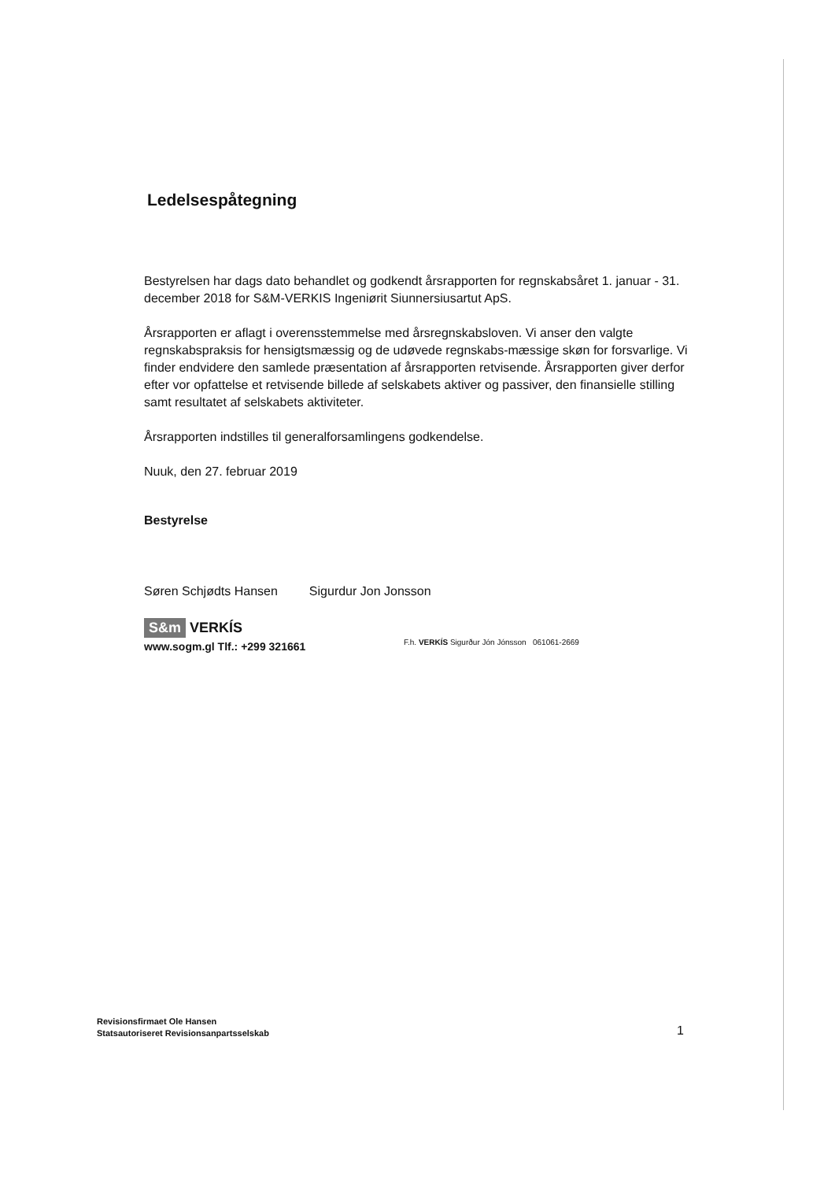Ledelsespåtegning
Bestyrelsen har dags dato behandlet og godkendt årsrapporten for regnskabsåret 1. januar - 31. december 2018 for S&M-VERKIS Ingeniørit Siunnersiusartut ApS.
Årsrapporten er aflagt i overensstemmelse med årsregnskabsloven. Vi anser den valgte regnskabspraksis for hensigtsmæssig og de udøvede regnskabs-mæssige skøn for forsvarlige. Vi finder endvidere den samlede præsentation af årsrapporten retvisende. Årsrapporten giver derfor efter vor opfattelse et retvisende billede af selskabets aktiver og passiver, den finansielle stilling samt resultatet af selskabets aktiviteter.
Årsrapporten indstilles til generalforsamlingens godkendelse.
Nuuk, den 27. februar 2019
Bestyrelse
Søren Schjødts Hansen Sigurdur Jon Jonsson
S&m VERKÍS
www.sogm.gl Tlf.: +299 321661
F.h. VERKÍS Sigurður Jón Jónsson 061061-2669
Revisionsfirmaet Ole Hansen
Statsautoriseret Revisionsanpartsselskab
1